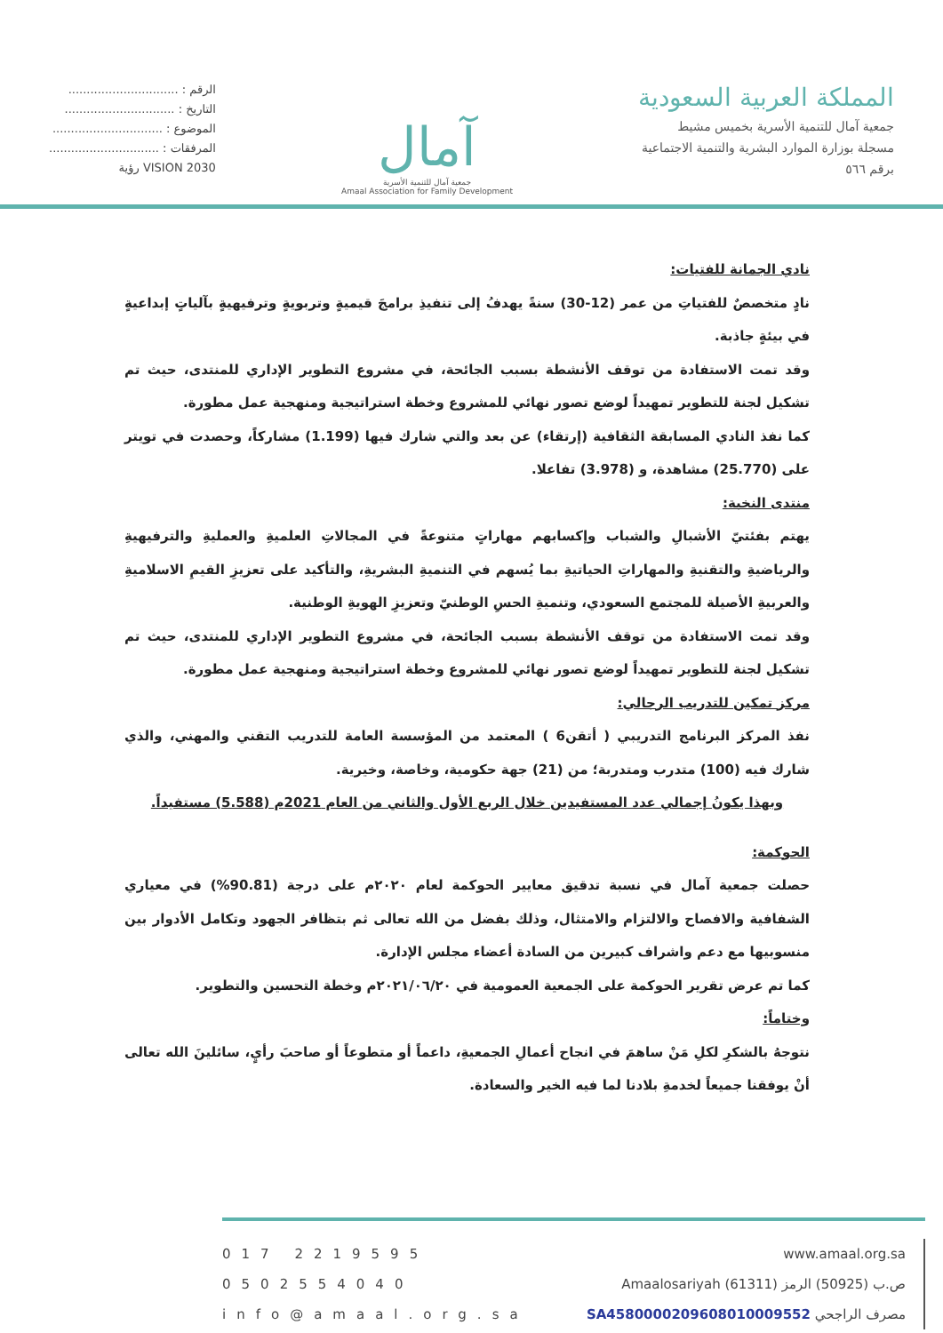المملكة العربية السعودية
جمعية آمال للتنمية الأسرية بخميس مشيط
مسجلة بوزارة الموارد البشرية والتنمية الاجتماعية
برقم ٥٦٦
آمال
جمعية آمال للتنمية الأسرية
Amaal Association for Family Development
الرقم : ..............................
التاريخ : ..............................
الموضوع : ..............................
المرفقات : ..............................
VISION 2030 رؤية
نادي الجمانة للفتيات:
نادٍ متخصصٌ للفتياتِ من عمر (12-30) سنةً يهدفُ إلى تنفيذِ برامجَ قيميةٍ وتربويةٍ وترفيهيةٍ بآلياتٍ إبداعيةٍ في بيئةٍ جاذبة.
وقد تمت الاستفادة من توقف الأنشطة بسبب الجائحة، في مشروع التطوير الإداري للمنتدى، حيث تم تشكيل لجنة للتطوير تمهيداً لوضع تصور نهائي للمشروع وخطة استراتيجية ومنهجية عمل مطورة.
كما نفذ النادي المسابقة الثقافية (إرتقاء) عن بعد والتي شارك فيها (1.199) مشاركاً، وحصدت في تويتر على (25.770) مشاهدة، و (3.978) تفاعلا.
منتدى النخبة:
يهتم بفئتيّ الأشبالِ والشباب وإكسابهم مهاراتٍ متنوعةً في المجالاتِ العلميةِ والعمليةِ والترفيهيةِ والرياضيةِ والتقنيةِ والمهاراتِ الحياتيةِ بما يُسهم في التنميةِ البشريةِ، والتأكيد على تعزيزِ القيمِ الاسلاميةِ والعربيةِ الأصيلة للمجتمع السعودي، وتنميةِ الحسِ الوطنيّ وتعزيزِ الهويةِ الوطنية.
وقد تمت الاستفادة من توقف الأنشطة بسبب الجائحة، في مشروع التطوير الإداري للمنتدى، حيث تم تشكيل لجنة للتطوير تمهيداً لوضع تصور نهائي للمشروع وخطة استراتيجية ومنهجية عمل مطورة.
مركز تمكين للتدريب الرجالي:
نفذ المركز البرنامج التدريبي ( أتقن6 ) المعتمد من المؤسسة العامة للتدريب التقني والمهني، والذي شارك فيه (100) متدرب ومتدربة؛ من (21) جهة حكومية، وخاصة، وخيرية.
وبهذا يكونُ إجمالي عدد المستفيدين خلال الربع الأول والثاني من العام 2021م (5.588) مستفيداً.
الحوكمة:
حصلت جمعية آمال في نسبة تدقيق معايير الحوكمة لعام ٢٠٢٠م على درجة (90.81%) في معياري الشفافية والافصاح والالتزام والامتثال، وذلك بفضل من الله تعالى ثم بتظافر الجهود وتكامل الأدوار بين منسوبيها مع دعم واشراف كبيرين من السادة أعضاء مجلس الإدارة.
كما تم عرض تقرير الحوكمة على الجمعية العمومية في ٢٠٢١/٠٦/٢٠م وخطة التحسين والتطوير.
وختاماً:
نتوجهُ بالشكرِ لكلِ مَنْ ساهمَ في انجاح أعمالِ الجمعيةِ، داعماً أو متطوعاً أو صاحبَ رأيٍ، سائلينَ الله تعالى أنْ يوفقنا جميعاً لخدمةِ بلادنا لما فيه الخير والسعادة.
017 2219595
0502554040
info@amaal.org.sa
www.amaal.org.sa
ص.ب (50925) الرمز (61311) Amaalosariyah
مصرف الراجحي SA4580000209608010009552